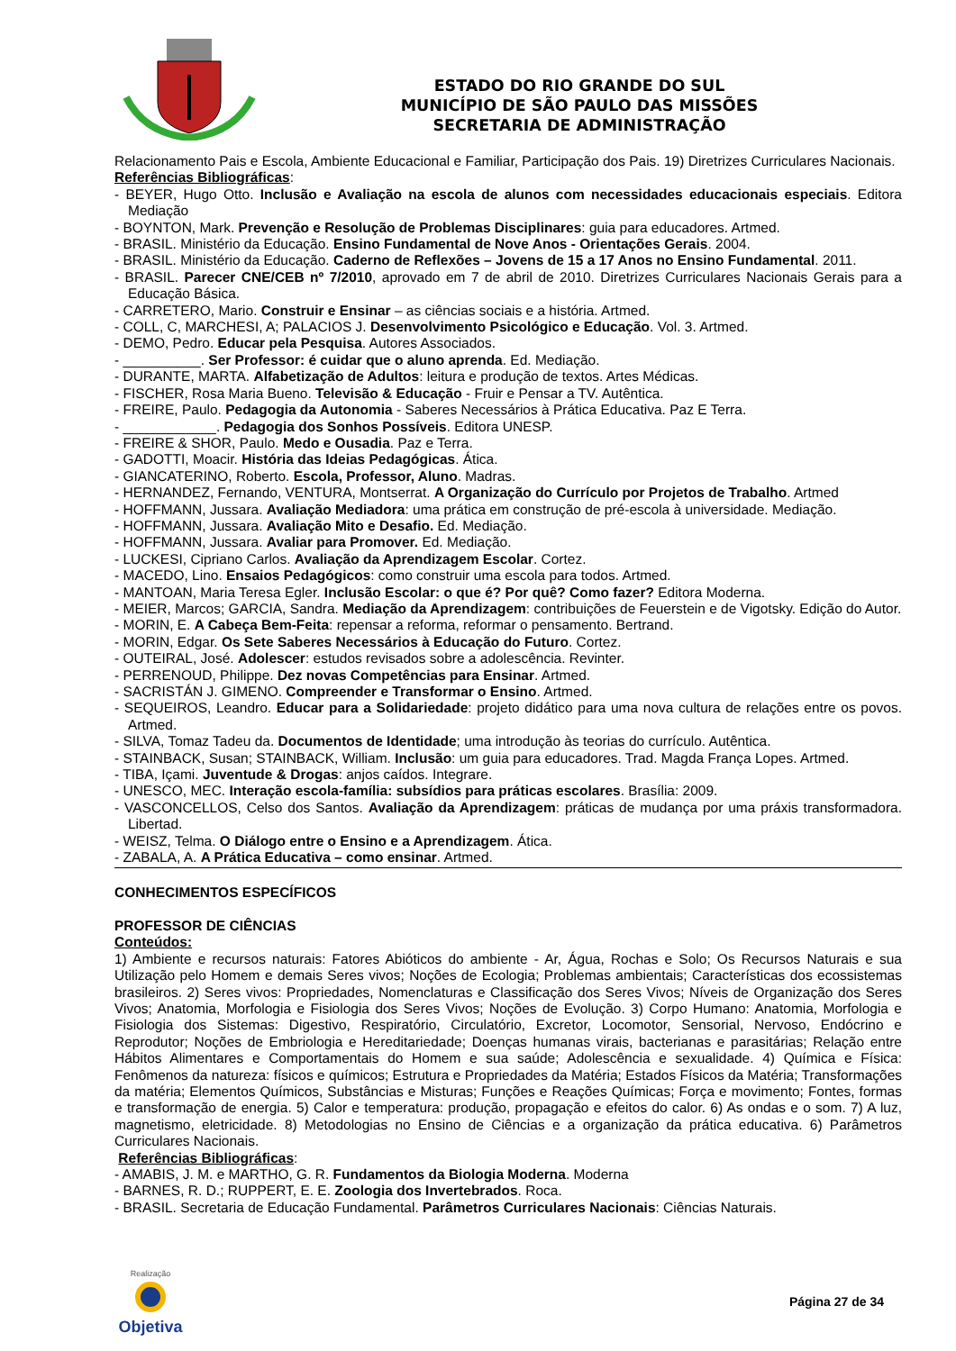ESTADO DO RIO GRANDE DO SUL
MUNICÍPIO DE SÃO PAULO DAS MISSÕES
SECRETARIA DE ADMINISTRAÇÃO
Relacionamento Pais e Escola, Ambiente Educacional e Familiar, Participação dos Pais. 19) Diretrizes Curriculares Nacionais.
Referências Bibliográficas:
- BEYER, Hugo Otto. Inclusão e Avaliação na escola de alunos com necessidades educacionais especiais. Editora Mediação
- BOYNTON, Mark. Prevenção e Resolução de Problemas Disciplinares: guia para educadores. Artmed.
- BRASIL. Ministério da Educação. Ensino Fundamental de Nove Anos - Orientações Gerais. 2004.
- BRASIL. Ministério da Educação. Caderno de Reflexões – Jovens de 15 a 17 Anos no Ensino Fundamental. 2011.
- BRASIL. Parecer CNE/CEB nº 7/2010, aprovado em 7 de abril de 2010. Diretrizes Curriculares Nacionais Gerais para a Educação Básica.
- CARRETERO, Mario. Construir e Ensinar – as ciências sociais e a história. Artmed.
- COLL, C, MARCHESI, A; PALACIOS J. Desenvolvimento Psicológico e Educação. Vol. 3. Artmed.
- DEMO, Pedro. Educar pela Pesquisa. Autores Associados.
- __________. Ser Professor: é cuidar que o aluno aprenda. Ed. Mediação.
- DURANTE, MARTA. Alfabetização de Adultos: leitura e produção de textos. Artes Médicas.
- FISCHER, Rosa Maria Bueno. Televisão & Educação - Fruir e Pensar a TV. Autêntica.
- FREIRE, Paulo. Pedagogia da Autonomia - Saberes Necessários à Prática Educativa. Paz E Terra.
- ____________. Pedagogia dos Sonhos Possíveis. Editora UNESP.
- FREIRE & SHOR, Paulo. Medo e Ousadia. Paz e Terra.
- GADOTTI, Moacir. História das Ideias Pedagógicas. Ática.
- GIANCATERINO, Roberto. Escola, Professor, Aluno. Madras.
- HERNANDEZ, Fernando, VENTURA, Montserrat. A Organização do Currículo por Projetos de Trabalho. Artmed
- HOFFMANN, Jussara. Avaliação Mediadora: uma prática em construção de pré-escola à universidade. Mediação.
- HOFFMANN, Jussara. Avaliação Mito e Desafio. Ed. Mediação.
- HOFFMANN, Jussara. Avaliar para Promover. Ed. Mediação.
- LUCKESI, Cipriano Carlos. Avaliação da Aprendizagem Escolar. Cortez.
- MACEDO, Lino. Ensaios Pedagógicos: como construir uma escola para todos. Artmed.
- MANTOAN, Maria Teresa Egler. Inclusão Escolar: o que é? Por quê? Como fazer? Editora Moderna.
- MEIER, Marcos; GARCIA, Sandra. Mediação da Aprendizagem: contribuições de Feuerstein e de Vigotsky. Edição do Autor.
- MORIN, E. A Cabeça Bem-Feita: repensar a reforma, reformar o pensamento. Bertrand.
- MORIN, Edgar. Os Sete Saberes Necessários à Educação do Futuro. Cortez.
- OUTEIRAL, José. Adolescer: estudos revisados sobre a adolescência. Revinter.
- PERRENOUD, Philippe. Dez novas Competências para Ensinar. Artmed.
- SACRISTÁN J. GIMENO. Compreender e Transformar o Ensino. Artmed.
- SEQUEIROS, Leandro. Educar para a Solidariedade: projeto didático para uma nova cultura de relações entre os povos. Artmed.
- SILVA, Tomaz Tadeu da. Documentos de Identidade; uma introdução às teorias do currículo. Autêntica.
- STAINBACK, Susan; STAINBACK, William. Inclusão: um guia para educadores. Trad. Magda França Lopes. Artmed.
- TIBA, Içami. Juventude & Drogas: anjos caídos. Integrare.
- UNESCO, MEC. Interação escola-família: subsídios para práticas escolares. Brasília: 2009.
- VASCONCELLOS, Celso dos Santos. Avaliação da Aprendizagem: práticas de mudança por uma práxis transformadora. Libertad.
- WEISZ, Telma. O Diálogo entre o Ensino e a Aprendizagem. Ática.
- ZABALA, A. A Prática Educativa – como ensinar. Artmed.
CONHECIMENTOS ESPECÍFICOS
PROFESSOR DE CIÊNCIAS
Conteúdos:
1) Ambiente e recursos naturais: Fatores Abióticos do ambiente - Ar, Água, Rochas e Solo; Os Recursos Naturais e sua Utilização pelo Homem e demais Seres vivos; Noções de Ecologia; Problemas ambientais; Características dos ecossistemas brasileiros. 2) Seres vivos: Propriedades, Nomenclaturas e Classificação dos Seres Vivos; Níveis de Organização dos Seres Vivos; Anatomia, Morfologia e Fisiologia dos Seres Vivos; Noções de Evolução. 3) Corpo Humano: Anatomia, Morfologia e Fisiologia dos Sistemas: Digestivo, Respiratório, Circulatório, Excretor, Locomotor, Sensorial, Nervoso, Endócrino e Reprodutor; Noções de Embriologia e Hereditariedade; Doenças humanas virais, bacterianas e parasitárias; Relação entre Hábitos Alimentares e Comportamentais do Homem e sua saúde; Adolescência e sexualidade. 4) Química e Física: Fenômenos da natureza: físicos e químicos; Estrutura e Propriedades da Matéria; Estados Físicos da Matéria; Transformações da matéria; Elementos Químicos, Substâncias e Misturas; Funções e Reações Químicas; Força e movimento; Fontes, formas e transformação de energia. 5) Calor e temperatura: produção, propagação e efeitos do calor. 6) As ondas e o som. 7) A luz, magnetismo, eletricidade. 8) Metodologias no Ensino de Ciências e a organização da prática educativa. 6) Parâmetros Curriculares Nacionais.
Referências Bibliográficas:
- AMABIS, J. M. e MARTHO, G. R. Fundamentos da Biologia Moderna. Moderna
- BARNES, R. D.; RUPPERT, E. E. Zoologia dos Invertebrados. Roca.
- BRASIL. Secretaria de Educação Fundamental. Parâmetros Curriculares Nacionais: Ciências Naturais.
Realização
Objetiva
Página 27 de 34